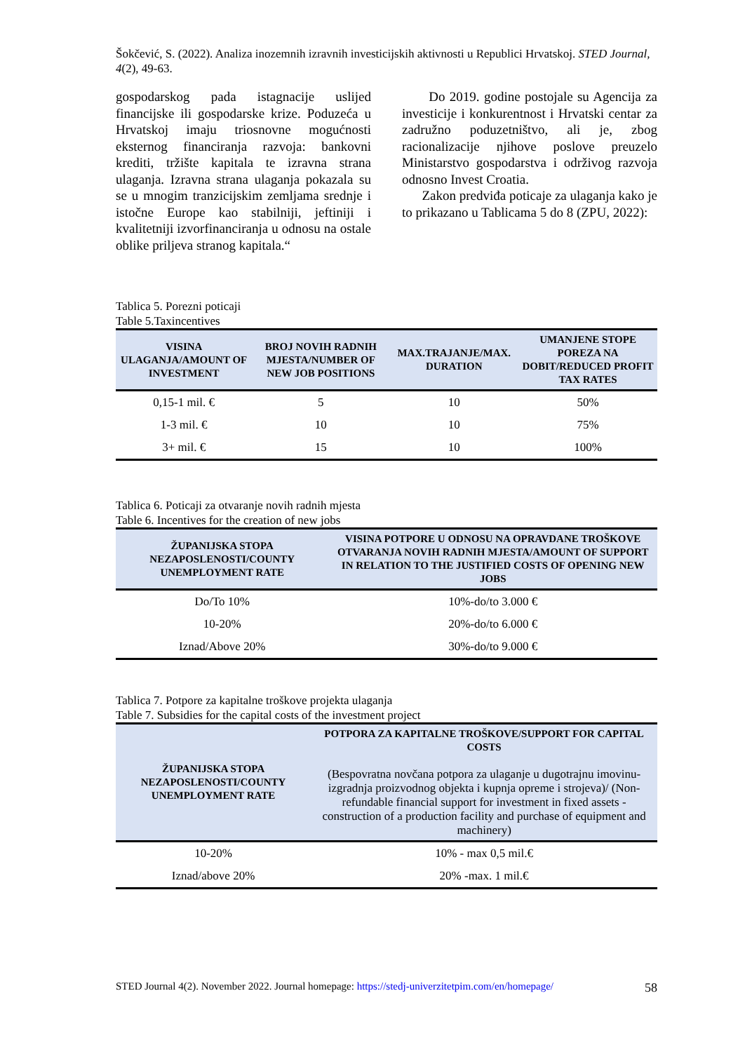Šokčević, S. (2022). Analiza inozemnih izravnih investicijskih aktivnosti u Republici Hrvatskoj. STED Journal, 4(2), 49-63.
gospodarskog pada istagnacije uslijed financijske ili gospodarske krize. Poduzeća u Hrvatskoj imaju triosnovne mogućnosti eksternog financiranja razvoja: bankovni krediti, tržište kapitala te izravna strana ulaganja. Izravna strana ulaganja pokazala su se u mnogim tranzicijskim zemljama srednje i istočne Europe kao stabilniji, jeftiniji i kvalitetniji izvorfinanciranja u odnosu na ostale oblike priljeva stranog kapitala.“
Do 2019. godine postojale su Agencija za investicije i konkurentnost i Hrvatski centar za zadružno poduzetništvo, ali je, zbog racionalizacije njihove poslove preuzelo Ministarstvo gospodarstva i održivog razvoja odnosno Invest Croatia.
Zakon predviđa poticaje za ulaganja kako je to prikazano u Tablicama 5 do 8 (ZPU, 2022):
Tablica 5. Porezni poticaji
Table 5.Taxincentives
| VISINA ULAGANJA/AMOUNT OF INVESTMENT | BROJ NOVIH RADNIH MJESTA/NUMBER OF NEW JOB POSITIONS | MAX.TRAJANJE/MAX. DURATION | UMANJENE STOPE POREZA NA DOBIT/REDUCED PROFIT TAX RATES |
| --- | --- | --- | --- |
| 0,15-1 mil. € | 5 | 10 | 50% |
| 1-3 mil. € | 10 | 10 | 75% |
| 3+ mil. € | 15 | 10 | 100% |
Tablica 6. Poticaji za otvaranje novih radnih mjesta
Table 6. Incentives for the creation of new jobs
| ŽUPANIJSKA STOPA NEZAPOSLENOSTI/COUNTY UNEMPLOYMENT RATE | VISINA POTPORE U ODNOSU NA OPRAVDANE TROŠKOVE OTVARANJA NOVIH RADNIH MJESTA/AMOUNT OF SUPPORT IN RELATION TO THE JUSTIFIED COSTS OF OPENING NEW JOBS |
| --- | --- |
| Do/To 10% | 10%-do/to 3.000 € |
| 10-20% | 20%-do/to 6.000 € |
| Iznad/Above 20% | 30%-do/to 9.000 € |
Tablica 7. Potpore za kapitalne troškove projekta ulaganja
Table 7. Subsidies for the capital costs of the investment project
| ŽUPANIJSKA STOPA NEZAPOSLENOSTI/COUNTY UNEMPLOYMENT RATE | POTPORA ZA KAPITALNE TROŠKOVE/SUPPORT FOR CAPITAL COSTS (Bespovratna novčana potpora za ulaganje u dugotrajnu imovinu-izgradnja proizvodnog objekta i kupnja opreme i strojeva)/ (Non-refundable financial support for investment in fixed assets - construction of a production facility and purchase of equipment and machinery) |
| --- | --- |
| 10-20% | 10% - max 0,5 mil.€ |
| Iznad/above 20% | 20% -max. 1 mil.€ |
STED Journal 4(2). November 2022. Journal homepage: https://stedj-univerzitetpim.com/en/homepage/ 58